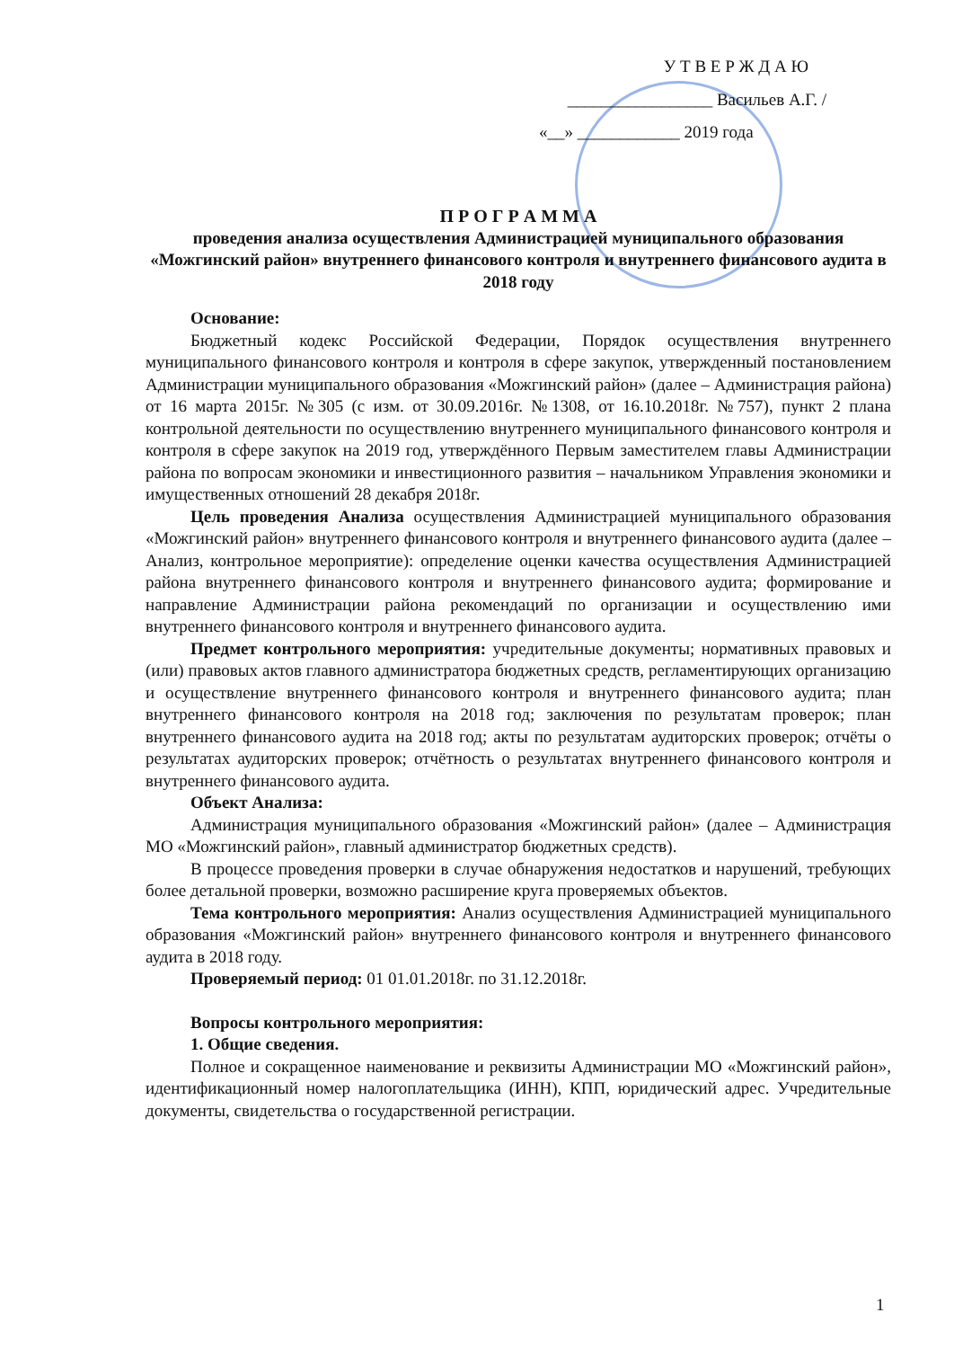У Т В Е Р Ж Д А Ю
_________________ Васильев А.Г. /
«__» ____________ 2019 года
П Р О Г Р А М М А
проведения анализа осуществления Администрацией муниципального образования «Можгинский район» внутреннего финансового контроля и внутреннего финансового аудита в 2018 году
Основание:
Бюджетный кодекс Российской Федерации, Порядок осуществления внутреннего муниципального финансового контроля и контроля в сфере закупок, утвержденный постановлением Администрации муниципального образования «Можгинский район» (далее – Администрация района) от 16 марта 2015г. №305 (с изм. от 30.09.2016г. №1308, от 16.10.2018г. №757), пункт 2 плана контрольной деятельности по осуществлению внутреннего муниципального финансового контроля и контроля в сфере закупок на 2019 год, утверждённого Первым заместителем главы Администрации района по вопросам экономики и инвестиционного развития – начальником Управления экономики и имущественных отношений 28 декабря 2018г.
Цель проведения Анализа осуществления Администрацией муниципального образования «Можгинский район» внутреннего финансового контроля и внутреннего финансового аудита (далее – Анализ, контрольное мероприятие): определение оценки качества осуществления Администрацией района внутреннего финансового контроля и внутреннего финансового аудита; формирование и направление Администрации района рекомендаций по организации и осуществлению ими внутреннего финансового контроля и внутреннего финансового аудита.
Предмет контрольного мероприятия: учредительные документы; нормативных правовых и (или) правовых актов главного администратора бюджетных средств, регламентирующих организацию и осуществление внутреннего финансового контроля и внутреннего финансового аудита; план внутреннего финансового контроля на 2018 год; заключения по результатам проверок; план внутреннего финансового аудита на 2018 год; акты по результатам аудиторских проверок; отчёты о результатах аудиторских проверок; отчётность о результатах внутреннего финансового контроля и внутреннего финансового аудита.
Объект Анализа:
Администрация муниципального образования «Можгинский район» (далее – Администрация МО «Можгинский район», главный администратор бюджетных средств).
В процессе проведения проверки в случае обнаружения недостатков и нарушений, требующих более детальной проверки, возможно расширение круга проверяемых объектов.
Тема контрольного мероприятия: Анализ осуществления Администрацией муниципального образования «Можгинский район» внутреннего финансового контроля и внутреннего финансового аудита в 2018 году.
Проверяемый период: 01 01.01.2018г. по 31.12.2018г.
Вопросы контрольного мероприятия:
1. Общие сведения.
Полное и сокращенное наименование и реквизиты Администрации МО «Можгинский район», идентификационный номер налогоплательщика (ИНН), КПП, юридический адрес. Учредительные документы, свидетельства о государственной регистрации.
1